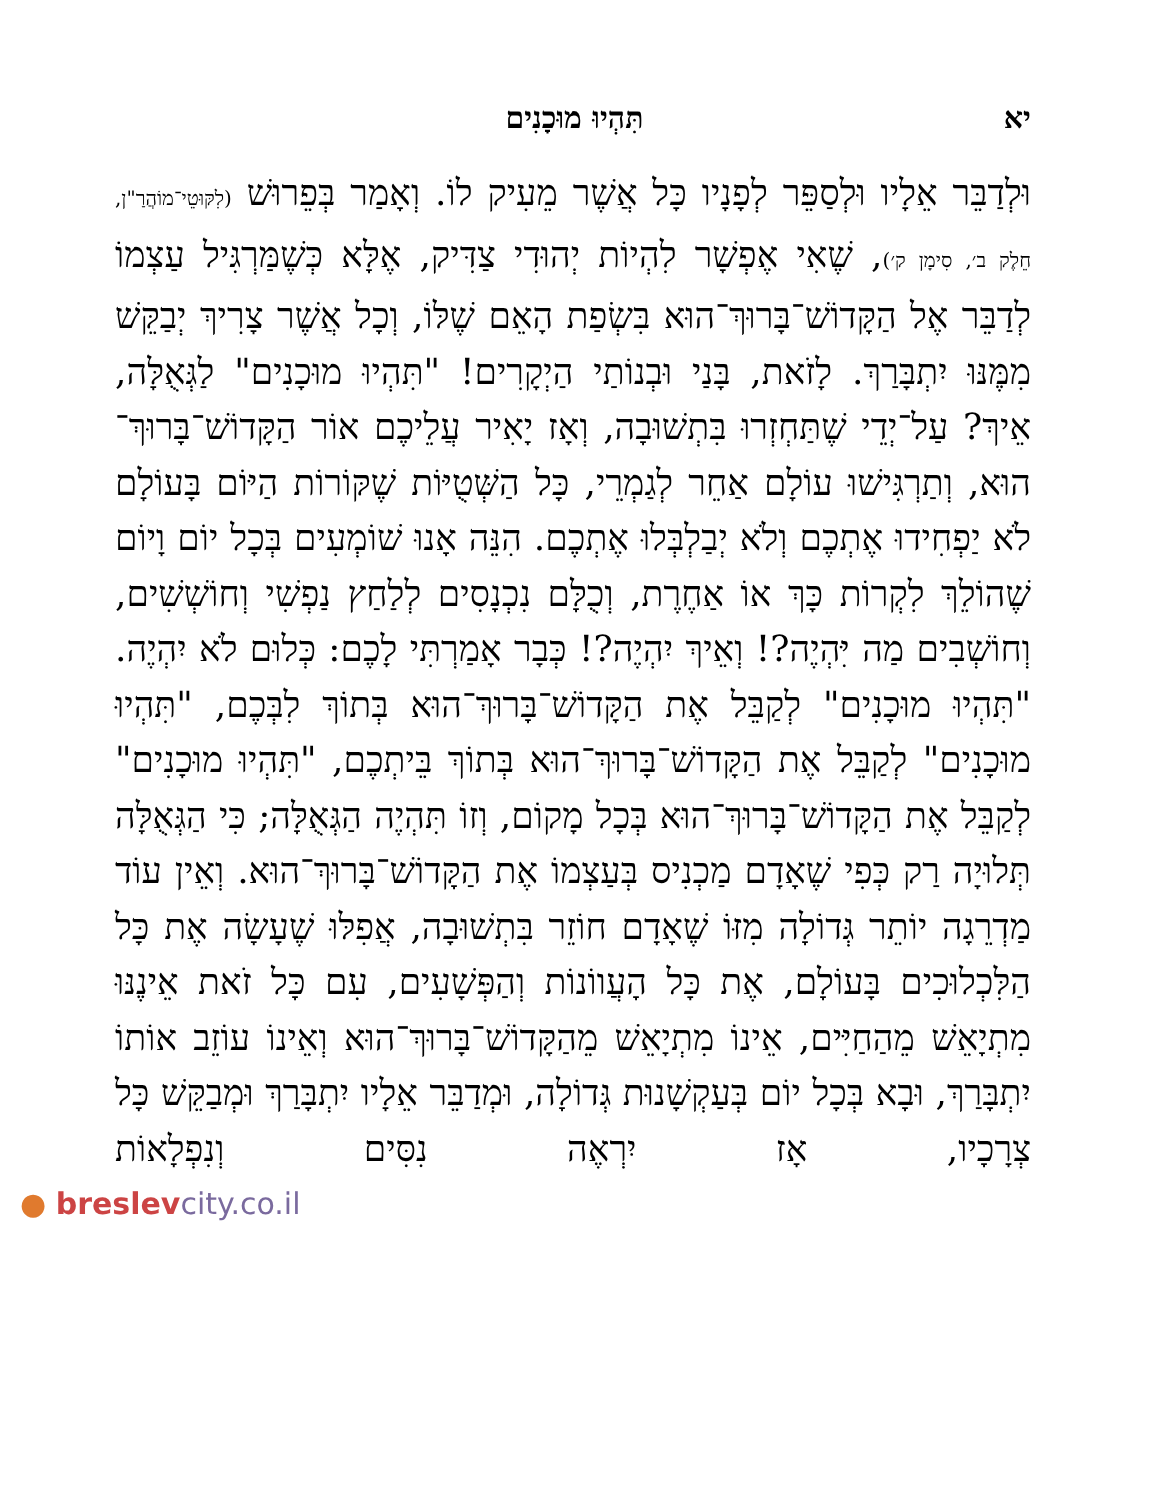יא תִּהְיוּ מוּכָנִים
וּלְדַבֵּר אֵלָיו וּלְסַפֵּר לְפָנָיו כָּל אֲשֶׁר מֵעִיק לוֹ. וְאָמַר בְּפֵרוּשׁ (לִקּוּטֵי־מוֹהֲרַ"ן, חֵלֶק ב׳, סִימָן ק׳), שֶׁאִי אֶפְשָׁר לִהְיוֹת יְהוּדִי צַדִּיק, אֶלָּא כְּשֶׁמַּרְגִּיל עַצְמוֹ לְדַבֵּר אֶל הַקָּדוֹשׁ־בָּרוּךְ־הוּא בִּשְׂפַת הָאֵם שֶׁלּוֹ, וְכָל אֲשֶׁר צָרִיךְ יְבַקֵּשׁ מִמֶּנּוּ יִתְבָּרַךְ. לָזֹאת, בָּנַי וּבְנוֹתַי הַיְקָרִים! "תִּהְיוּ מוּכָנִים" לַגְּאֻלָּה, אֵיךְ? עַל־יְדֵי שֶׁתַּחְזְרוּ בִּתְשׁוּבָה, וְאָז יָאִיר עֲלֵיכֶם אוֹר הַקָּדוֹשׁ־בָּרוּךְ־הוּא, וְתַרְגִּישׁוּ עוֹלָם אַחֵר לְגַמְרֵי, כָּל הַשְּׁטֻיּוֹת שֶׁקּוֹרוֹת הַיּוֹם בָּעוֹלָם לֹא יַפְחִידוּ אֶתְכֶם וְלֹא יְבַלְבְּלוּ אֶתְכֶם. הִנֵּה אָנוּ שׁוֹמְעִים בְּכָל יוֹם וָיוֹם שֶׁהוֹלֵךְ לִקְרוֹת כָּךְ אוֹ אַחֶרֶת, וְכֻלָּם נִכְנָסִים לְלַחַץ נַפְשִׁי וְחוֹשְׁשִׁים, וְחוֹשְׁבִים מַה יִּהְיֶה?! וְאֵיךְ יִהְיֶה?! כְּבָר אָמַרְתִּי לָכֶם: כְּלוּם לֹא יִהְיֶה. "תִּהְיוּ מוּכָנִים" לְקַבֵּל אֶת הַקָּדוֹשׁ־בָּרוּךְ־הוּא בְּתוֹךְ לִבְּכֶם, "תִּהְיוּ מוּכָנִים" לְקַבֵּל אֶת הַקָּדוֹשׁ־בָּרוּךְ־הוּא בְּתוֹךְ בֵּיתְכֶם, "תִּהְיוּ מוּכָנִים" לְקַבֵּל אֶת הַקָּדוֹשׁ־בָּרוּךְ־הוּא בְּכָל מָקוֹם, וְזוֹ תִּהְיֶה הַגְּאֻלָּה; כִּי הַגְּאֻלָּה תְּלוּיָה רַק כְּפִי שֶׁאָדָם מַכְנִיס בְּעַצְמוֹ אֶת הַקָּדוֹשׁ־בָּרוּךְ־הוּא. וְאֵין עוֹד מַדְרֵגָה יוֹתֵר גְּדוֹלָה מִזּוֹ שֶׁאָדָם חוֹזֵר בִּתְשׁוּבָה, אֲפִלּוּ שֶׁעָשָׂה אֶת כָּל הַלִּכְלוּכִים בָּעוֹלָם, אֶת כָּל הָעֲווֹנוֹת וְהַפְּשָׁעִים, עִם כָּל זֹאת אֵינֶנּוּ מִתְיָאֵשׁ מֵהַחַיִּים, אֵינוֹ מִתְיָאֵשׁ מֵהַקָּדוֹשׁ־בָּרוּךְ־הוּא וְאֵינוֹ עוֹזֵב אוֹתוֹ יִתְבָּרַךְ, וּבָא בְּכָל יוֹם בְּעַקְשָׁנוּת גְּדוֹלָה, וּמְדַבֵּר אֵלָיו יִתְבָּרַךְ וּמְבַקֵּשׁ כָּל צְרָכָיו, אָז יִרְאֶה נִסִּים וְנִפְלָאוֹת
● breslevcity.co.il